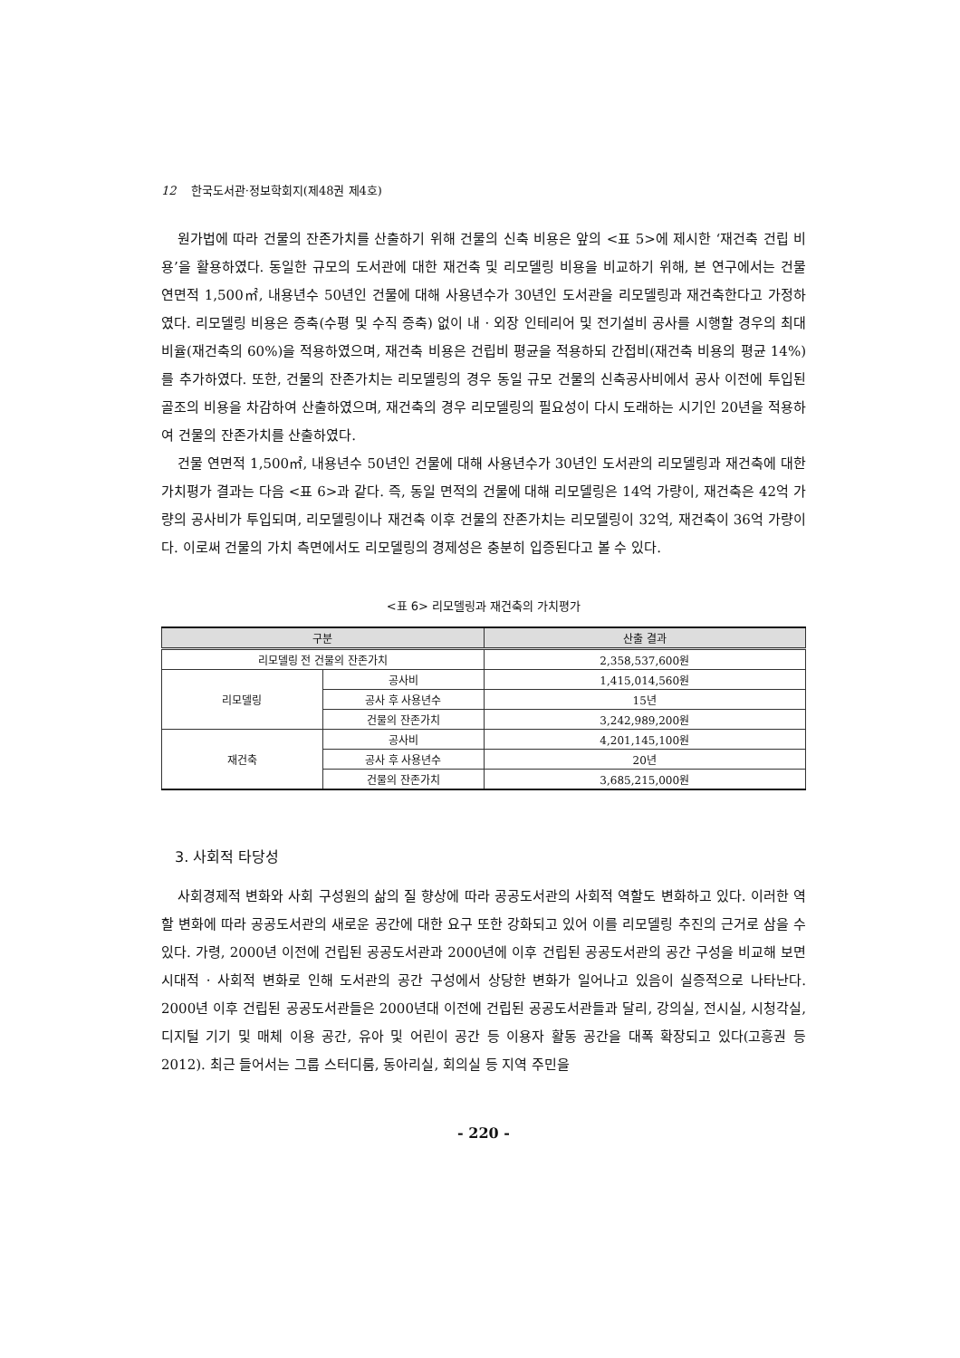12 한국도서관·정보학회지(제48권 제4호)
원가법에 따라 건물의 잔존가치를 산출하기 위해 건물의 신축 비용은 앞의 <표 5>에 제시한 ‘재건축 건립 비용’을 활용하였다. 동일한 규모의 도서관에 대한 재건축 및 리모델링 비용을 비교하기 위해, 본 연구에서는 건물 연면적 1,500㎡, 내용년수 50년인 건물에 대해 사용년수가 30년인 도서관을 리모델링과 재건축한다고 가정하였다. 리모델링 비용은 증축(수평 및 수직 증축) 없이 내 · 외장 인테리어 및 전기설비 공사를 시행할 경우의 최대 비율(재건축의 60%)을 적용하였으며, 재건축 비용은 건립비 평균을 적용하되 간접비(재건축 비용의 평균 14%)를 추가하였다. 또한, 건물의 잔존가치는 리모델링의 경우 동일 규모 건물의 신축공사비에서 공사 이전에 투입된 골조의 비용을 차감하여 산출하였으며, 재건축의 경우 리모델링의 필요성이 다시 도래하는 시기인 20년을 적용하여 건물의 잔존가치를 산출하였다.
건물 연면적 1,500㎡, 내용년수 50년인 건물에 대해 사용년수가 30년인 도서관의 리모델링과 재건축에 대한 가치평가 결과는 다음 <표 6>과 같다. 즉, 동일 면적의 건물에 대해 리모델링은 14억 가량이, 재건축은 42억 가량의 공사비가 투입되며, 리모델링이나 재건축 이후 건물의 잔존가치는 리모델링이 32억, 재건축이 36억 가량이다. 이로써 건물의 가치 측면에서도 리모델링의 경제성은 충분히 입증된다고 볼 수 있다.
<표 6> 리모델링과 재건축의 가치평가
| 구분 | | 산출 결과 |
| --- | --- | --- |
| 리모델링 전 건물의 잔존가치 | | 2,358,537,600원 |
| 리모델링 | 공사비 | 1,415,014,560원 |
| | 공사 후 사용년수 | 15년 |
| | 건물의 잔존가치 | 3,242,989,200원 |
| 재건축 | 공사비 | 4,201,145,100원 |
| | 공사 후 사용년수 | 20년 |
| | 건물의 잔존가치 | 3,685,215,000원 |
3. 사회적 타당성
사회경제적 변화와 사회 구성원의 삶의 질 향상에 따라 공공도서관의 사회적 역할도 변화하고 있다. 이러한 역할 변화에 따라 공공도서관의 새로운 공간에 대한 요구 또한 강화되고 있어 이를 리모델링 추진의 근거로 삼을 수 있다. 가령, 2000년 이전에 건립된 공공도서관과 2000년에 이후 건립된 공공도서관의 공간 구성을 비교해 보면 시대적 · 사회적 변화로 인해 도서관의 공간 구성에서 상당한 변화가 일어나고 있음이 실증적으로 나타난다. 2000년 이후 건립된 공공도서관들은 2000년대 이전에 건립된 공공도서관들과 달리, 강의실, 전시실, 시청각실, 디지털 기기 및 매체 이용 공간, 유아 및 어린이 공간 등 이용자 활동 공간을 대폭 확장되고 있다(고흥권 등 2012). 최근 들어서는 그룹 스터디룸, 동아리실, 회의실 등 지역 주민을
- 220 -